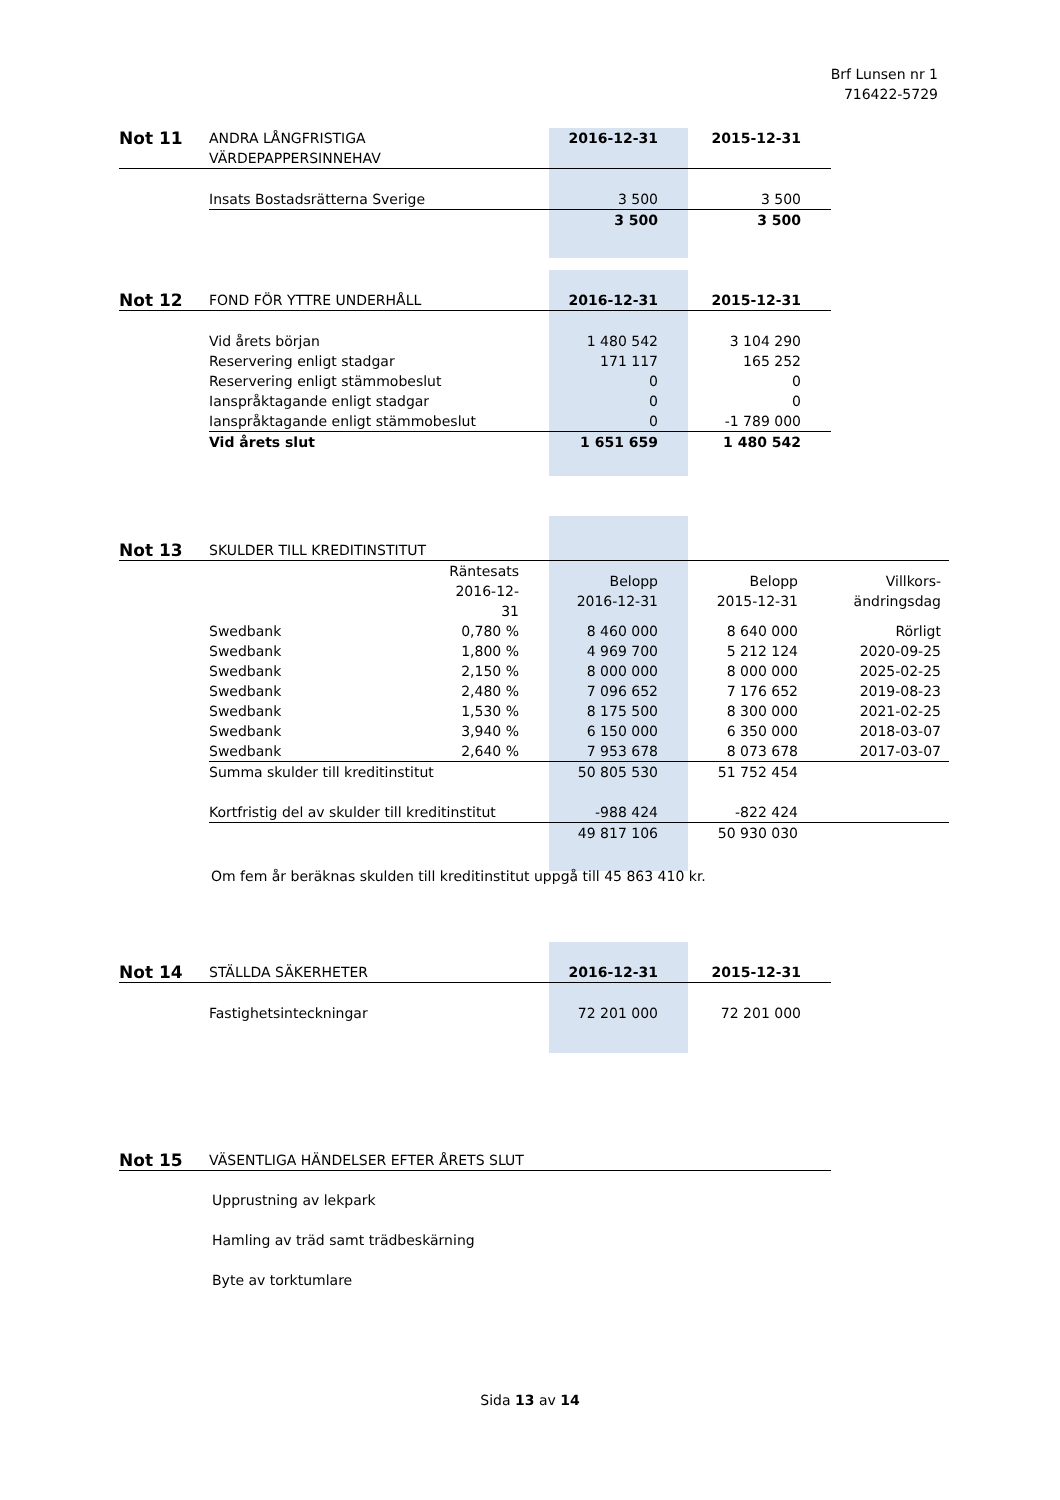Brf Lunsen nr 1
716422-5729
| Not 11 | ANDRA LÅNGFRISTIGA VÄRDEPAPPERSINNEHAV | 2016-12-31 | 2015-12-31 |
| | Insats Bostadsrätterna Sverige | 3 500 | 3 500 |
| | | 3 500 | 3 500 |
| Not 12 | FOND FÖR YTTRE UNDERHÅLL | 2016-12-31 | 2015-12-31 |
| | Vid årets början | 1 480 542 | 3 104 290 |
| | Reservering enligt stadgar | 171 117 | 165 252 |
| | Reservering enligt stämmobeslut | 0 | 0 |
| | Ianspråktagande enligt stadgar | 0 | 0 |
| | Ianspråktagande enligt stämmobeslut | 0 | -1 789 000 |
| | Vid årets slut | 1 651 659 | 1 480 542 |
| Not 13 | SKULDER TILL KREDITINSTITUT | | | | |
| | | Räntesats 2016-12-31 | Belopp 2016-12-31 | Belopp 2015-12-31 | Villkors- ändringsdag |
| | Swedbank | 0,780 % | 8 460 000 | 8 640 000 | Rörligt |
| | Swedbank | 1,800 % | 4 969 700 | 5 212 124 | 2020-09-25 |
| | Swedbank | 2,150 % | 8 000 000 | 8 000 000 | 2025-02-25 |
| | Swedbank | 2,480 % | 7 096 652 | 7 176 652 | 2019-08-23 |
| | Swedbank | 1,530 % | 8 175 500 | 8 300 000 | 2021-02-25 |
| | Swedbank | 3,940 % | 6 150 000 | 6 350 000 | 2018-03-07 |
| | Swedbank | 2,640 % | 7 953 678 | 8 073 678 | 2017-03-07 |
| | Summa skulder till kreditinstitut | | 50 805 530 | 51 752 454 | |
| | Kortfristig del av skulder till kreditinstitut | | -988 424 | -822 424 | |
| | | | 49 817 106 | 50 930 030 | |
Om fem år beräknas skulden till kreditinstitut uppgå till 45 863 410 kr.
| Not 14 | STÄLLDA SÄKERHETER | 2016-12-31 | 2015-12-31 |
| | Fastighetsinteckningar | 72 201 000 | 72 201 000 |
| Not 15 | VÄSENTLIGA HÄNDELSER EFTER ÅRETS SLUT |
Upprustning av lekpark
Hamling av träd samt trädbeskärning
Byte av torktumlare
Sida 13 av 14